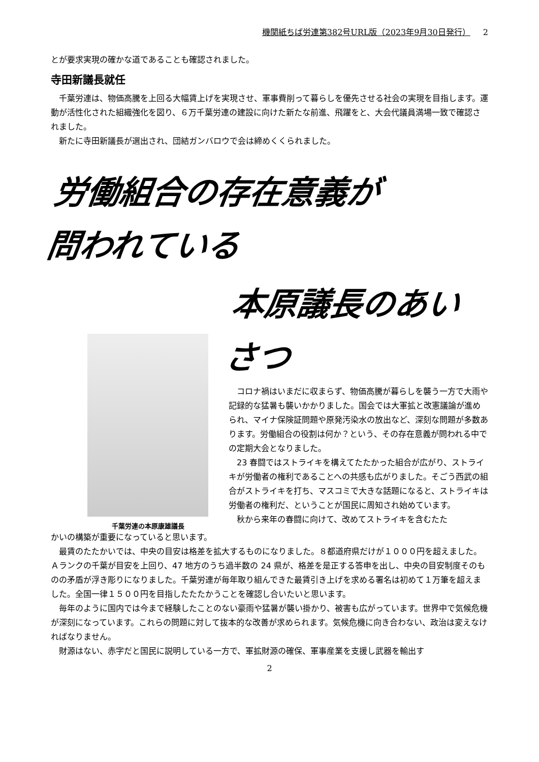機関紙ちば労連第382号URL版（2023年9月30日発行） 2
とが要求実現の確かな道であることも確認されました。
寺田新議長就任
千葉労連は、物価高騰を上回る大幅賃上げを実現させ、軍事費削って暮らしを優先させる社会の実現を目指します。運動が活性化された組織強化を図り、６万千葉労連の建設に向けた新たな前進、飛躍をと、大会代議員満場一致で確認されました。
新たに寺田新議長が選出され、団結ガンバロウで会は締めくくられました。
労働組合の存在意義が
問われている
千葉労連の本原康雄議長
本原議長のあい
さつ
コロナ禍はいまだに収まらず、物価高騰が暮らしを襲う一方で大雨や記録的な猛暑も襲いかかりました。国会では大軍拡と改憲議論が進められ、マイナ保険証問題や原発汚染水の放出など、深刻な問題が多数あります。労働組合の役割は何か？という、その存在意義が問われる中での定期大会となりました。
23 春闘ではストライキを構えてたたかった組合が広がり、ストライキが労働者の権利であることへの共感も広がりました。そごう西武の組合がストライキを打ち、マスコミで大きな話題になると、ストライキは労働者の権利だ、ということが国民に周知され始めています。
秋から来年の春闘に向けて、改めてストライキを含むたた
かいの構築が重要になっていると思います。
最賃のたたかいでは、中央の目安は格差を拡大するものになりました。８都道府県だけが１０００円を超えました。Ａランクの千葉が目安を上回り、47 地方のうち過半数の 24 県が、格差を是正する答申を出し、中央の目安制度そのものの矛盾が浮き彫りになりました。千葉労連が毎年取り組んできた最賃引き上げを求める署名は初めて１万筆を超えました。全国一律１５００円を目指したたたかうことを確認し合いたいと思います。
毎年のように国内では今まで経験したことのない豪雨や猛暑が襲い掛かり、被害も広がっています。世界中で気候危機が深刻になっています。これらの問題に対して抜本的な改善が求められます。気候危機に向き合わない、政治は変えなければなりません。
財源はない、赤字だと国民に説明している一方で、軍拡財源の確保、軍事産業を支援し武器を輸出す
2